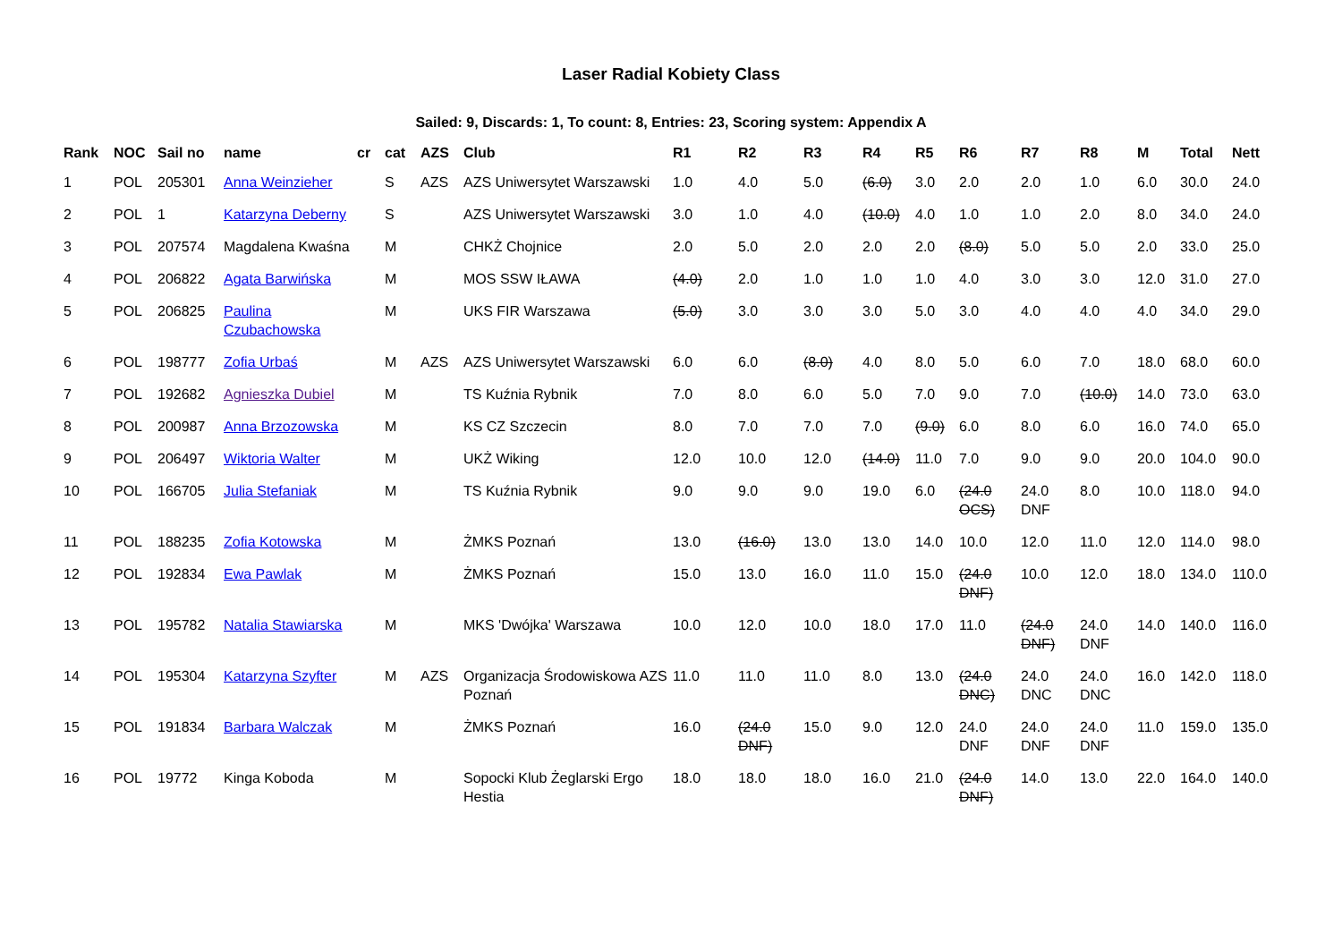Laser Radial Kobiety Class
Sailed: 9, Discards: 1, To count: 8, Entries: 23, Scoring system: Appendix A
| Rank | NOC | Sail no | name | cr | cat | AZS | Club | R1 | R2 | R3 | R4 | R5 | R6 | R7 | R8 | M | Total | Nett |
| --- | --- | --- | --- | --- | --- | --- | --- | --- | --- | --- | --- | --- | --- | --- | --- | --- | --- | --- |
| 1 | POL | 205301 | Anna Weinzieher | | S | AZS | AZS Uniwersytet Warszawski | 1.0 | 4.0 | 5.0 | (6.0) | 3.0 | 2.0 | 2.0 | 1.0 | 6.0 | 30.0 | 24.0 |
| 2 | POL | 1 | Katarzyna Deberny | | S | | AZS Uniwersytet Warszawski | 3.0 | 1.0 | 4.0 | (10.0) | 4.0 | 1.0 | 1.0 | 2.0 | 8.0 | 34.0 | 24.0 |
| 3 | POL | 207574 | Magdalena Kwaśna | | M | | CHKŻ Chojnice | 2.0 | 5.0 | 2.0 | 2.0 | 2.0 | (8.0) | 5.0 | 5.0 | 2.0 | 33.0 | 25.0 |
| 4 | POL | 206822 | Agata Barwińska | | M | | MOS SSW IŁAWA | (4.0) | 2.0 | 1.0 | 1.0 | 1.0 | 4.0 | 3.0 | 3.0 | 12.0 | 31.0 | 27.0 |
| 5 | POL | 206825 | Paulina Czubachowska | | M | | UKS FIR Warszawa | (5.0) | 3.0 | 3.0 | 3.0 | 5.0 | 3.0 | 4.0 | 4.0 | 4.0 | 34.0 | 29.0 |
| 6 | POL | 198777 | Zofia Urbaś | | M | AZS | AZS Uniwersytet Warszawski | 6.0 | 6.0 | (8.0) | 4.0 | 8.0 | 5.0 | 6.0 | 7.0 | 18.0 | 68.0 | 60.0 |
| 7 | POL | 192682 | Agnieszka Dubiel | | M | | TS Kuźnia Rybnik | 7.0 | 8.0 | 6.0 | 5.0 | 7.0 | 9.0 | 7.0 | (10.0) | 14.0 | 73.0 | 63.0 |
| 8 | POL | 200987 | Anna Brzozowska | | M | | KS CZ Szczecin | 8.0 | 7.0 | 7.0 | 7.0 | (9.0) | 6.0 | 8.0 | 6.0 | 16.0 | 74.0 | 65.0 |
| 9 | POL | 206497 | Wiktoria Walter | | M | | UKŻ Wiking | 12.0 | 10.0 | 12.0 | (14.0) | 11.0 | 7.0 | 9.0 | 9.0 | 20.0 | 104.0 | 90.0 |
| 10 | POL | 166705 | Julia Stefaniak | | M | | TS Kuźnia Rybnik | 9.0 | 9.0 | 9.0 | 19.0 | 6.0 | (24.0 OCS) | 24.0 DNF | 8.0 | 10.0 | 118.0 | 94.0 |
| 11 | POL | 188235 | Zofia Kotowska | | M | | ŻMKS Poznań | 13.0 | (16.0) | 13.0 | 13.0 | 14.0 | 10.0 | 12.0 | 11.0 | 12.0 | 114.0 | 98.0 |
| 12 | POL | 192834 | Ewa Pawlak | | M | | ŻMKS Poznań | 15.0 | 13.0 | 16.0 | 11.0 | 15.0 | (24.0 DNF) | 10.0 | 12.0 | 18.0 | 134.0 | 110.0 |
| 13 | POL | 195782 | Natalia Stawiarska | | M | | MKS 'Dwójka' Warszawa | 10.0 | 12.0 | 10.0 | 18.0 | 17.0 | 11.0 | (24.0 DNF) | 24.0 DNF | 14.0 | 140.0 | 116.0 |
| 14 | POL | 195304 | Katarzyna Szyfter | | M | AZS | Organizacja Środowiskowa AZS Poznań | 11.0 | 11.0 | 11.0 | 8.0 | 13.0 | (24.0 DNC) | 24.0 DNC | 24.0 DNC | 16.0 | 142.0 | 118.0 |
| 15 | POL | 191834 | Barbara Walczak | | M | | ŻMKS Poznań | 16.0 | (24.0 DNF) | 15.0 | 9.0 | 12.0 | 24.0 DNF | 24.0 DNF | 24.0 DNF | 11.0 | 159.0 | 135.0 |
| 16 | POL | 19772 | Kinga Koboda | | M | | Sopocki Klub Żeglarski Ergo Hestia | 18.0 | 18.0 | 18.0 | 16.0 | 21.0 | (24.0 DNF) | 14.0 | 13.0 | 22.0 | 164.0 | 140.0 |